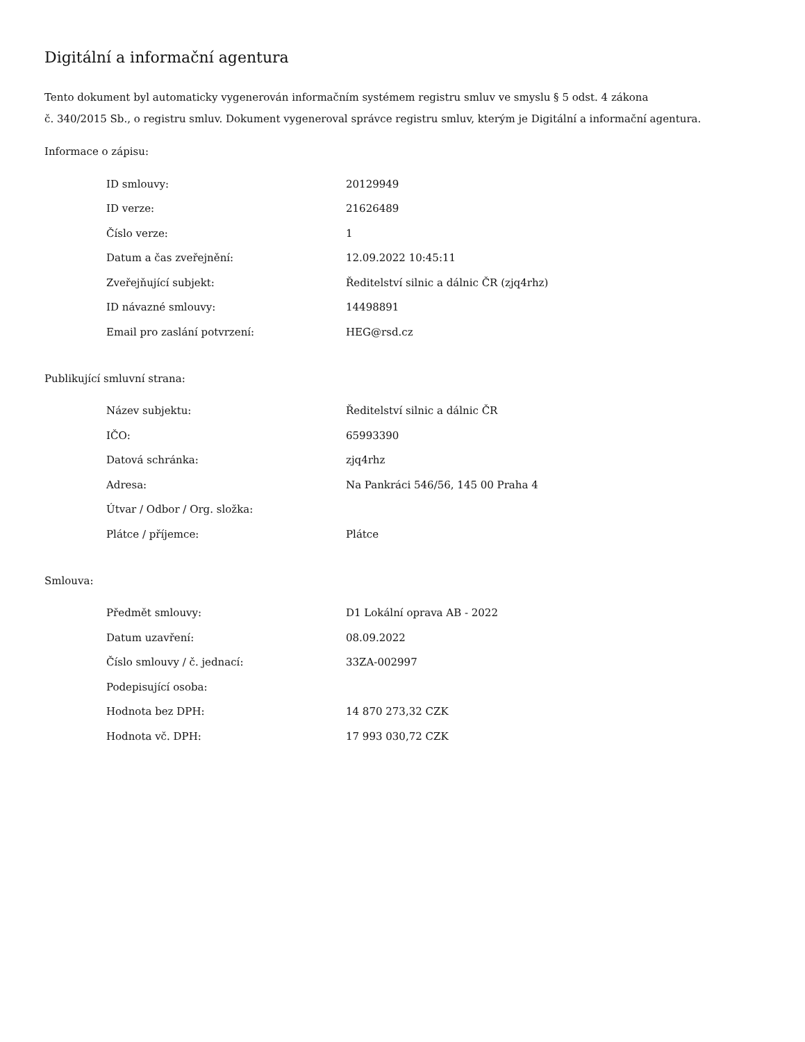Digitální a informační agentura
Tento dokument byl automaticky vygenerován informačním systémem registru smluv ve smyslu § 5 odst. 4 zákona
č. 340/2015 Sb., o registru smluv. Dokument vygeneroval správce registru smluv, kterým je Digitální a informační agentura.
Informace o zápisu:
| ID smlouvy: | 20129949 |
| ID verze: | 21626489 |
| Číslo verze: | 1 |
| Datum a čas zveřejnění: | 12.09.2022 10:45:11 |
| Zveřejňující subjekt: | Ředitelství silnic a dálnic ČR (zjq4rhz) |
| ID návazné smlouvy: | 14498891 |
| Email pro zaslání potvrzení: | HEG@rsd.cz |
Publikující smluvní strana:
| Název subjektu: | Ředitelství silnic a dálnic ČR |
| IČO: | 65993390 |
| Datová schránka: | zjq4rhz |
| Adresa: | Na Pankráci 546/56, 145 00 Praha 4 |
| Útvar / Odbor / Org. složka: | |
| Plátce / příjemce: | Plátce |
Smlouva:
| Předmět smlouvy: | D1 Lokální oprava AB - 2022 |
| Datum uzavření: | 08.09.2022 |
| Číslo smlouvy / č. jednací: | 33ZA-002997 |
| Podepisující osoba: | |
| Hodnota bez DPH: | 14 870 273,32 CZK |
| Hodnota vč. DPH: | 17 993 030,72 CZK |